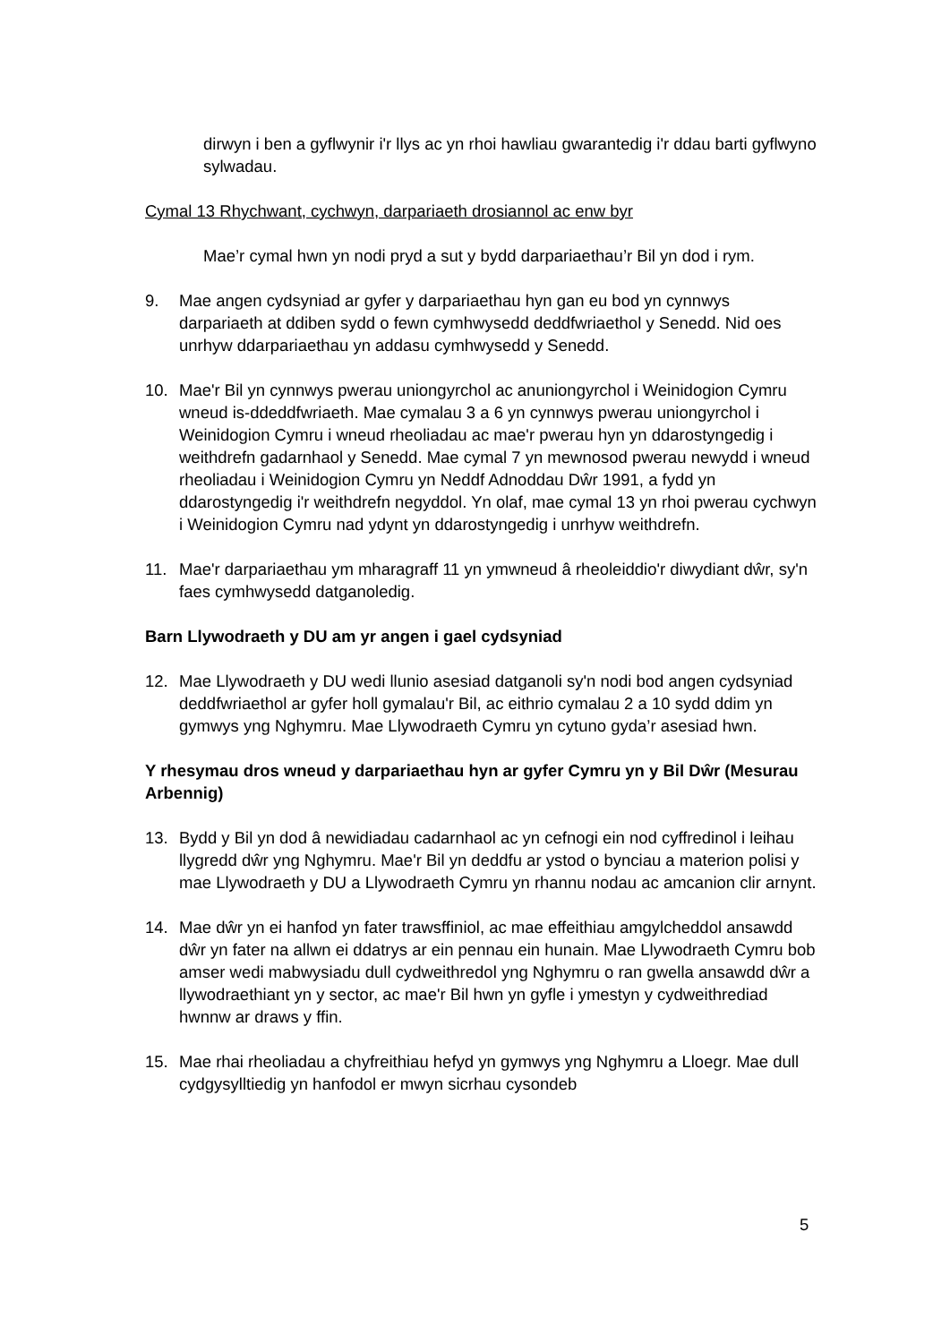dirwyn i ben a gyflwynir i'r llys ac yn rhoi hawliau gwarantedig i'r ddau barti gyflwyno sylwadau.
Cymal 13 Rhychwant, cychwyn, darpariaeth drosiannol ac enw byr
Mae’r cymal hwn yn nodi pryd a sut y bydd darpariaethau’r Bil yn dod i rym.
9. Mae angen cydsyniad ar gyfer y darpariaethau hyn gan eu bod yn cynnwys darpariaeth at ddiben sydd o fewn cymhwysedd deddfwriaethol y Senedd. Nid oes unrhyw ddarpariaethau yn addasu cymhwysedd y Senedd.
10. Mae'r Bil yn cynnwys pwerau uniongyrchol ac anuniongyrchol i Weinidogion Cymru wneud is-ddeddfwriaeth. Mae cymalau 3 a 6 yn cynnwys pwerau uniongyrchol i Weinidogion Cymru i wneud rheoliadau ac mae'r pwerau hyn yn ddarostyngedig i weithdrefn gadarnhaol y Senedd. Mae cymal 7 yn mewnosod pwerau newydd i wneud rheoliadau i Weinidogion Cymru yn Neddf Adnoddau Dŵr 1991, a fydd yn ddarostyngedig i'r weithdrefn negyddol. Yn olaf, mae cymal 13 yn rhoi pwerau cychwyn i Weinidogion Cymru nad ydynt yn ddarostyngedig i unrhyw weithdrefn.
11. Mae'r darpariaethau ym mharagraff 11 yn ymwneud â rheoleiddio'r diwydiant dŵr, sy'n faes cymhwysedd datganoledig.
Barn Llywodraeth y DU am yr angen i gael cydsyniad
12. Mae Llywodraeth y DU wedi llunio asesiad datganoli sy'n nodi bod angen cydsyniad deddfwriaethol ar gyfer holl gymalau'r Bil, ac eithrio cymalau 2 a 10 sydd ddim yn gymwys yng Nghymru. Mae Llywodraeth Cymru yn cytuno gyda’r asesiad hwn.
Y rhesymau dros wneud y darpariaethau hyn ar gyfer Cymru yn y Bil Dŵr (Mesurau Arbennig)
13. Bydd y Bil yn dod â newidiadau cadarnhaol ac yn cefnogi ein nod cyffredinol i leihau llygredd dŵr yng Nghymru. Mae'r Bil yn deddfu ar ystod o bynciau a materion polisi y mae Llywodraeth y DU a Llywodraeth Cymru yn rhannu nodau ac amcanion clir arnynt.
14. Mae dŵr yn ei hanfod yn fater trawsffiniol, ac mae effeithiau amgylcheddol ansawdd dŵr yn fater na allwn ei ddatrys ar ein pennau ein hunain. Mae Llywodraeth Cymru bob amser wedi mabwysiadu dull cydweithredol yng Nghymru o ran gwella ansawdd dŵr a llywodraethiant yn y sector, ac mae'r Bil hwn yn gyfle i ymestyn y cydweithrediad hwnnw ar draws y ffin.
15. Mae rhai rheoliadau a chyfreithiau hefyd yn gymwys yng Nghymru a Lloegr. Mae dull cydgysylltiedig yn hanfodol er mwyn sicrhau cysondeb
5